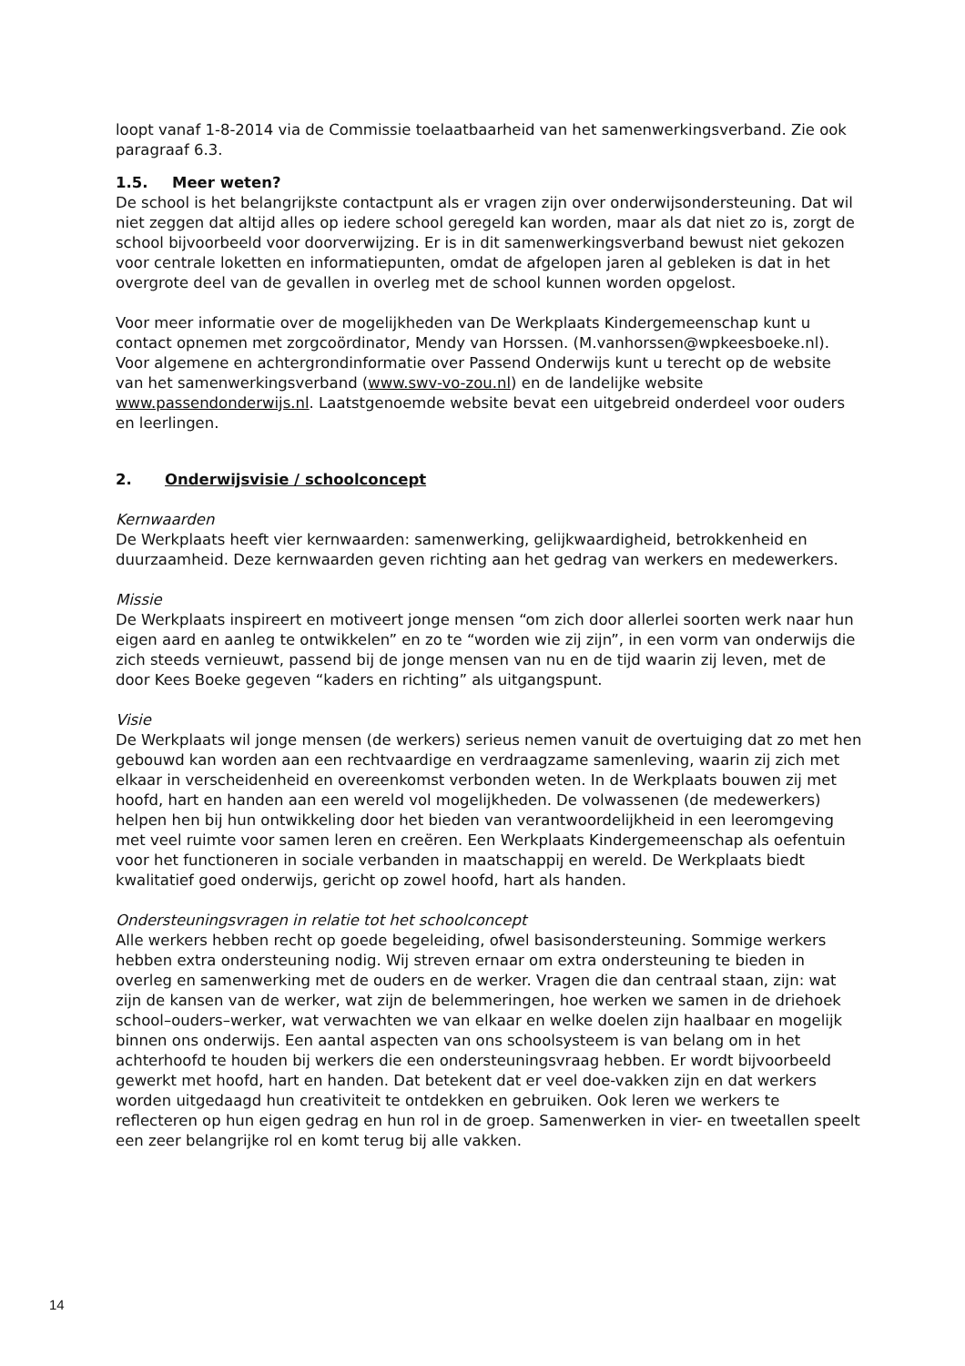loopt vanaf 1-8-2014 via de Commissie toelaatbaarheid van het samenwerkingsverband. Zie ook paragraaf 6.3.
1.5. Meer weten?
De school is het belangrijkste contactpunt als er vragen zijn over onderwijsondersteuning. Dat wil niet zeggen dat altijd alles op iedere school geregeld kan worden, maar als dat niet zo is, zorgt de school bijvoorbeeld voor doorverwijzing. Er is in dit samenwerkingsverband bewust niet gekozen voor centrale loketten en informatiepunten, omdat de afgelopen jaren al gebleken is dat in het overgrote deel van de gevallen in overleg met de school kunnen worden opgelost.
Voor meer informatie over de mogelijkheden van De Werkplaats Kindergemeenschap kunt u contact opnemen met zorgcoördinator, Mendy van Horssen. (M.vanhorssen@wpkeesboeke.nl).
Voor algemene en achtergrondinformatie over Passend Onderwijs kunt u terecht op de website van het samenwerkingsverband (www.swv-vo-zou.nl) en de landelijke website www.passendonderwijs.nl. Laatstgenoemde website bevat een uitgebreid onderdeel voor ouders en leerlingen.
2. Onderwijsvisie / schoolconcept
Kernwaarden
De Werkplaats heeft vier kernwaarden: samenwerking, gelijkwaardigheid, betrokkenheid en duurzaamheid. Deze kernwaarden geven richting aan het gedrag van werkers en medewerkers.
Missie
De Werkplaats inspireert en motiveert jonge mensen “om zich door allerlei soorten werk naar hun eigen aard en aanleg te ontwikkelen” en zo te “worden wie zij zijn”, in een vorm van onderwijs die zich steeds vernieuwt, passend bij de jonge mensen van nu en de tijd waarin zij leven, met de door Kees Boeke gegeven “kaders en richting” als uitgangspunt.
Visie
De Werkplaats wil jonge mensen (de werkers) serieus nemen vanuit de overtuiging dat zo met hen gebouwd kan worden aan een rechtvaardige en verdraagzame samenleving, waarin zij zich met elkaar in verscheidenheid en overeenkomst verbonden weten. In de Werkplaats bouwen zij met hoofd, hart en handen aan een wereld vol mogelijkheden. De volwassenen (de medewerkers) helpen hen bij hun ontwikkeling door het bieden van verantwoordelijkheid in een leeromgeving met veel ruimte voor samen leren en creëren. Een Werkplaats Kindergemeenschap als oefentuin voor het functioneren in sociale verbanden in maatschappij en wereld. De Werkplaats biedt kwalitatief goed onderwijs, gericht op zowel hoofd, hart als handen.
Ondersteuningsvragen in relatie tot het schoolconcept
Alle werkers hebben recht op goede begeleiding, ofwel basisondersteuning. Sommige werkers hebben extra ondersteuning nodig. Wij streven ernaar om extra ondersteuning te bieden in overleg en samenwerking met de ouders en de werker. Vragen die dan centraal staan, zijn: wat zijn de kansen van de werker, wat zijn de belemmeringen, hoe werken we samen in de driehoek school–ouders–werker, wat verwachten we van elkaar en welke doelen zijn haalbaar en mogelijk binnen ons onderwijs. Een aantal aspecten van ons schoolsysteem is van belang om in het achterhoofd te houden bij werkers die een ondersteuningsvraag hebben. Er wordt bijvoorbeeld gewerkt met hoofd, hart en handen. Dat betekent dat er veel doe-vakken zijn en dat werkers worden uitgedaagd hun creativiteit te ontdekken en gebruiken. Ook leren we werkers te reflecteren op hun eigen gedrag en hun rol in de groep. Samenwerken in vier- en tweetallen speelt een zeer belangrijke rol en komt terug bij alle vakken.
14